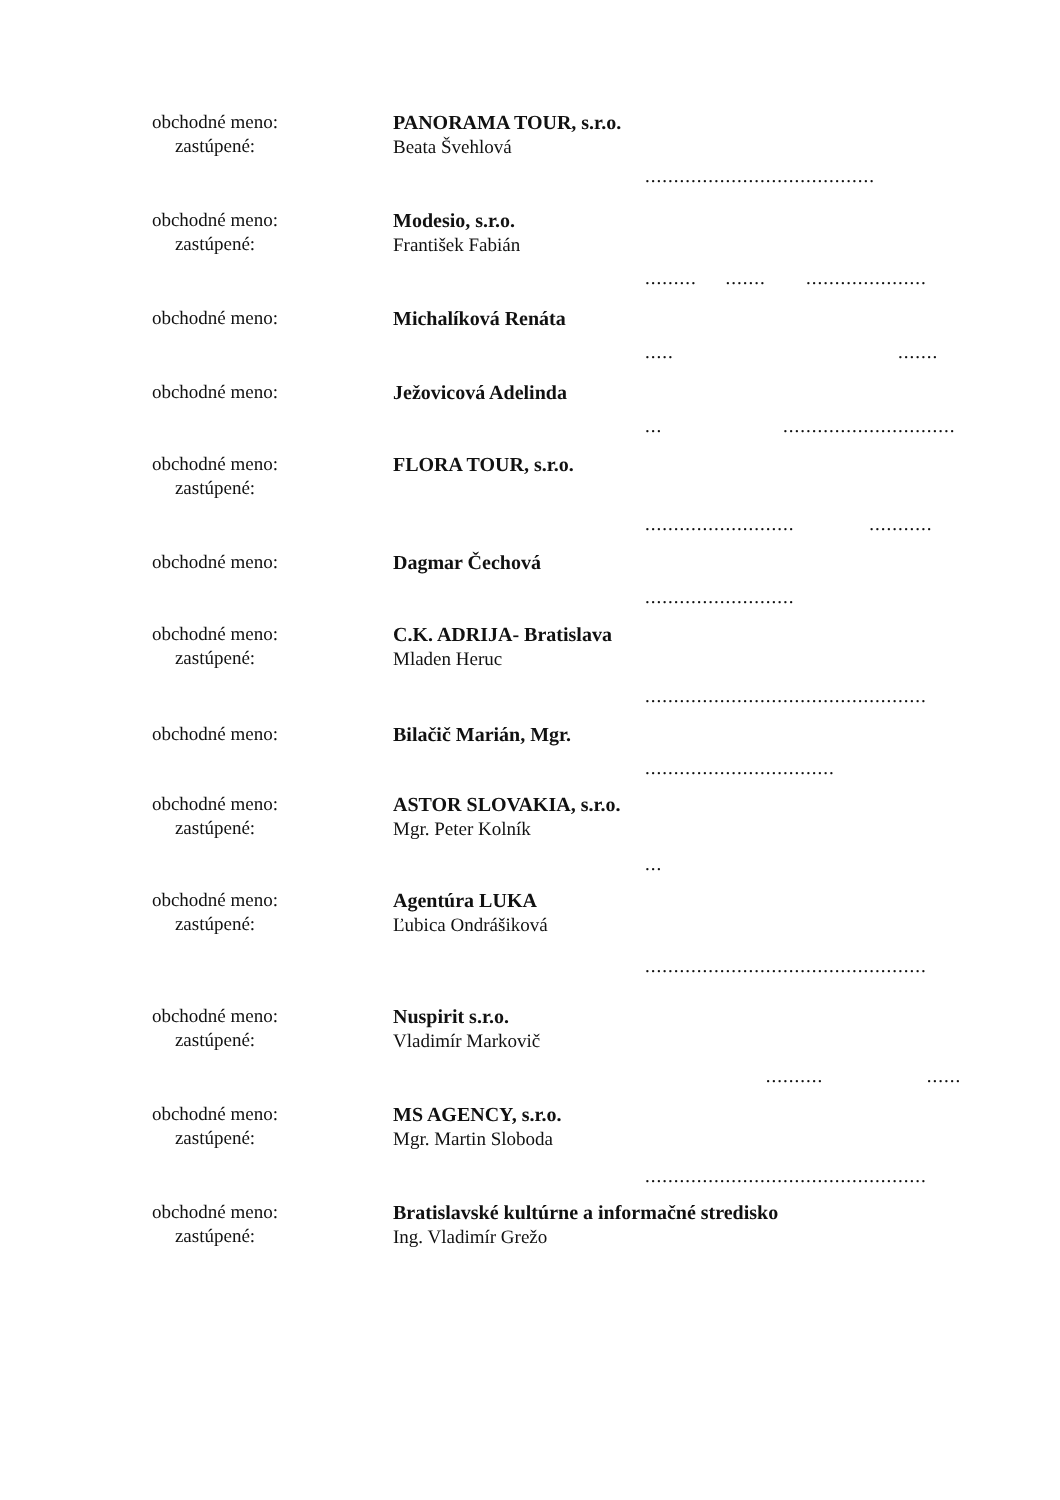obchodné meno:
zastúpené:
PANORAMA TOUR, s.r.o.
Beata Švehlová
........................................
obchodné meno:
zastúpené:
Modesio, s.r.o.
František Fabián
......... ....... .....................
obchodné meno:
Michalíková Renáta
..... .......
obchodné meno:
Ježovicová Adelinda
... ..............................
obchodné meno:
zastúpené:
FLORA TOUR, s.r.o.
.......................... ...........
obchodné meno:
Dagmar Čechová
..........................
obchodné meno:
zastúpené:
C.K. ADRIJA- Bratislava
Mladen Heruc
.................................................
obchodné meno:
Bilačič Marián, Mgr.
.................................
obchodné meno:
zastúpené:
ASTOR SLOVAKIA, s.r.o.
Mgr. Peter Kolník
...
obchodné meno:
zastúpené:
Agentúra LUKA
Ľubica Ondrášiková
.................................................
obchodné meno:
zastúpené:
Nuspirit s.r.o.
Vladimír Markovič
.......... ......
obchodné meno:
zastúpené:
MS AGENCY, s.r.o.
Mgr. Martin Sloboda
.................................................
obchodné meno:
zastúpené:
Bratislavské kultúrne a informačné stredisko
Ing. Vladimír Grežo